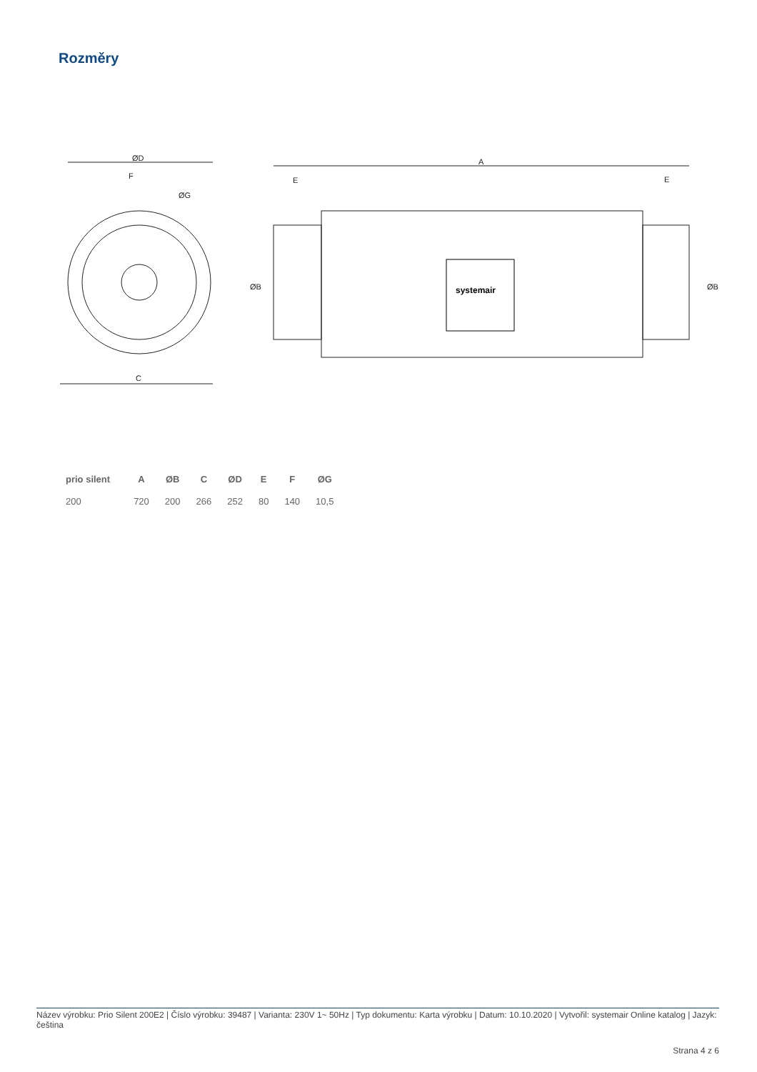Rozměry
ØD
F
ØG
C
A
E
E
systemair
ØB
ØB
| prio silent | A | ØB | C | ØD | E | F | ØG |
| --- | --- | --- | --- | --- | --- | --- | --- |
| 200 | 720 | 200 | 266 | 252 | 80 | 140 | 10,5 |
Název výrobku: Prio Silent 200E2 | Číslo výrobku: 39487 | Varianta: 230V 1~ 50Hz | Typ dokumentu: Karta výrobku | Datum: 10.10.2020 | Vytvořil: systemair Online katalog | Jazyk: čeština
Strana 4 z 6